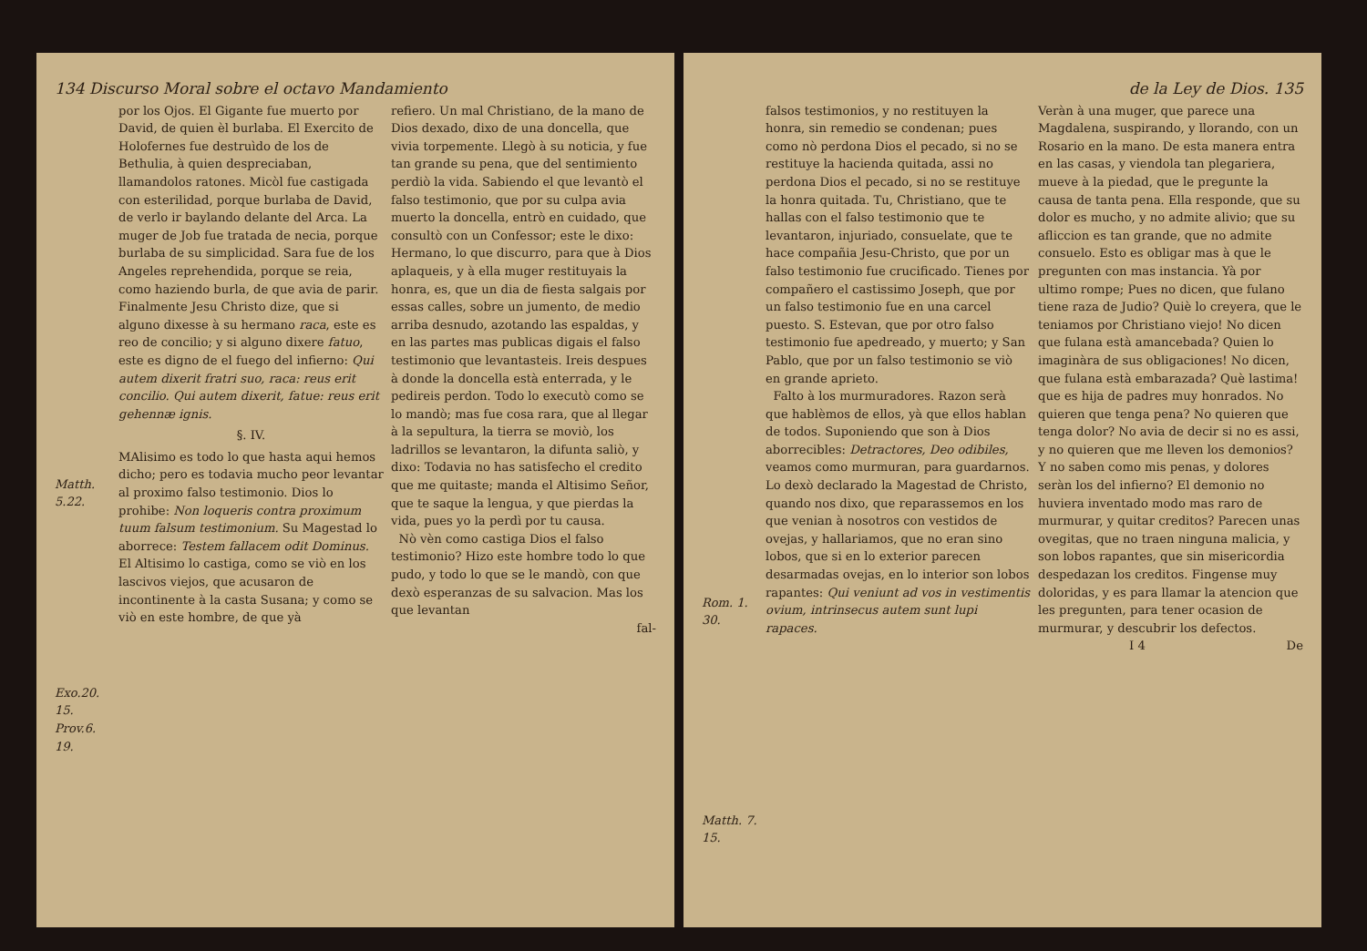134 Discurso Moral sobre el octavo Mandamiento
Matth. 5.22.
Exo.20. 15.
Prov.6. 19.
por los Ojos. El Gigante fue muerto por David, de quien èl burlaba. El Exercito de Holofernes fue destruìdo de los de Bethulia, à quien despreciaban, llamandolos ratones. Micòl fue castigada con esterilidad, porque burlaba de David, de verlo ir baylando delante del Arca. La muger de Job fue tratada de necia, porque burlaba de su simplicidad. Sara fue de los Angeles reprehendida, porque se reia, como haziendo burla, de que avia de parir. Finalmente Jesu Christo dize, que si alguno dixesse à su hermano raca, este es reo de concilio; y si alguno dixere fatuo, este es digno de el fuego del infierno: Qui autem dixerit fratri suo, raca: reus erit concilio. Qui autem dixerit, fatue: reus erit gehennæ ignis.
§. IV.
MAlisimo es todo lo que hasta aqui hemos dicho; pero es todavia mucho peor levantar al proximo falso testimonio. Dios lo prohibe: Non loqueris contra proximum tuum falsum testimonium. Su Magestad lo aborrece: Testem fallacem odit Dominus. El Altisimo lo castiga, como se viò en los lascivos viejos, que acusaron de incontinente à la casta Susana; y como se viò en este hombre, de que yà
refiero. Un mal Christiano, de la mano de Dios dexado, dixo de una doncella, que vivia torpemente. Llegò à su noticia, y fue tan grande su pena, que del sentimiento perdiò la vida. Sabiendo el que levantò el falso testimonio, que por su culpa avia muerto la doncella, entrò en cuidado, que consultò con un Confessor; este le dixo: Hermano, lo que discurro, para que à Dios aplaqueis, y à ella muger restituyais la honra, es, que un dia de fiesta salgais por essas calles, sobre un jumento, de medio arriba desnudo, azotando las espaldas, y en las partes mas publicas digais el falso testimonio que levantasteis. Ireis despues à donde la doncella està enterrada, y le pedireis perdon. Todo lo executò como se lo mandò; mas fue cosa rara, que al llegar à la sepultura, la tierra se moviò, los ladrillos se levantaron, la difunta saliò, y dixo: Todavia no has satisfecho el credito que me quitaste; manda el Altisimo Señor, que te saque la lengua, y que pierdas la vida, pues yo la perdì por tu causa.
Nò vèn como castiga Dios el falso testimonio? Hizo este hombre todo lo que pudo, y todo lo que se le mandò, con que dexò esperanzas de su salvacion. Mas los que levantan
fal-
de la Ley de Dios. 135
Rom. 1. 30.
Matth. 7. 15.
falsos testimonios, y no restituyen la honra, sin remedio se condenan; pues como nò perdona Dios el pecado, si no se restituye la hacienda quitada, assi no perdona Dios el pecado, si no se restituye la honra quitada. Tu, Christiano, que te hallas con el falso testimonio que te levantaron, injuriado, consuelate, que te hace compañia Jesu-Christo, que por un falso testimonio fue crucificado. Tienes por compañero el castissimo Joseph, que por un falso testimonio fue en una carcel puesto. S. Estevan, que por otro falso testimonio fue apedreado, y muerto; y San Pablo, que por un falso testimonio se viò en grande aprieto.
Falto à los murmuradores. Razon serà que hablèmos de ellos, yà que ellos hablan de todos. Suponiendo que son à Dios aborrecibles: Detractores, Deo odibiles, veamos como murmuran, para guardarnos. Lo dexò declarado la Magestad de Christo, quando nos dixo, que reparassemos en los que venian à nosotros con vestidos de ovejas, y hallariamos, que no eran sino lobos, que si en lo exterior parecen desarmadas ovejas, en lo interior son lobos rapantes: Qui veniunt ad vos in vestimentis ovium, intrinsecus autem sunt lupi rapaces.
Veràn à una muger, que parece una Magdalena, suspirando, y llorando, con un Rosario en la mano. De esta manera entra en las casas, y viendola tan plegariera, mueve à la piedad, que le pregunte la causa de tanta pena. Ella responde, que su dolor es mucho, y no admite alivio; que su afliccion es tan grande, que no admite consuelo. Esto es obligar mas à que le pregunten con mas instancia. Yà por ultimo rompe; Pues no dicen, que fulano tiene raza de Judio? Quiè lo creyera, que le teniamos por Christiano viejo! No dicen que fulana està amancebada? Quien lo imaginàra de sus obligaciones! No dicen, que fulana està embarazada? Què lastima! que es hija de padres muy honrados. No quieren que tenga pena? No quieren que tenga dolor? No avia de decir si no es assi, y no quieren que me lleven los demonios? Y no saben como mis penas, y dolores seràn los del infierno? El demonio no huviera inventado modo mas raro de murmurar, y quitar creditos? Parecen unas ovegitas, que no traen ninguna malicia, y son lobos rapantes, que sin misericordia despedazan los creditos. Fingense muy doloridas, y es para llamar la atencion que les pregunten, para tener ocasion de murmurar, y descubrir los defectos.
I 4 De